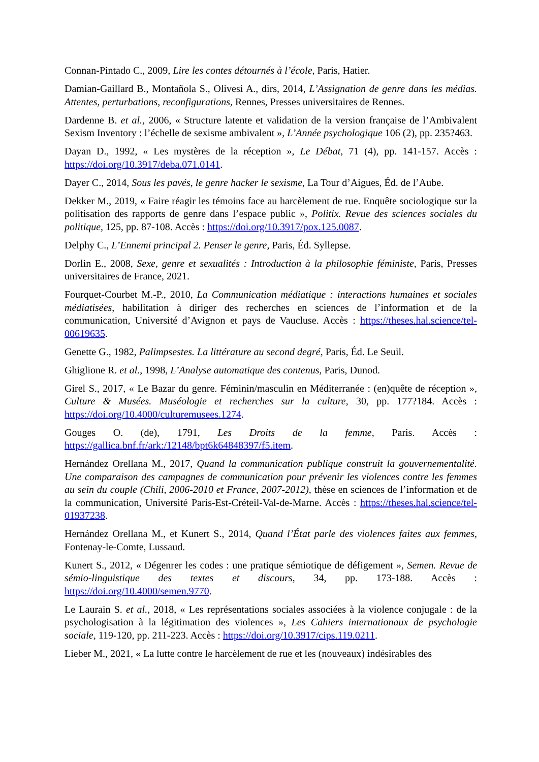Connan-Pintado C., 2009, Lire les contes détournés à l’école, Paris, Hatier.
Damian-Gaillard B., Montañola S., Olivesi A., dirs, 2014, L’Assignation de genre dans les médias. Attentes, perturbations, reconfigurations, Rennes, Presses universitaires de Rennes.
Dardenne B. et al., 2006, « Structure latente et validation de la version française de l’Ambivalent Sexism Inventory : l’échelle de sexisme ambivalent », L’Année psychologique 106 (2), pp. 235?463.
Dayan D., 1992, « Les mystères de la réception », Le Débat, 71 (4), pp. 141-157. Accès : https://doi.org/10.3917/deba.071.0141.
Dayer C., 2014, Sous les pavés, le genre hacker le sexisme, La Tour d’Aigues, Éd. de l’Aube.
Dekker M., 2019, « Faire réagir les témoins face au harcèlement de rue. Enquête sociologique sur la politisation des rapports de genre dans l’espace public », Politix. Revue des sciences sociales du politique, 125, pp. 87-108. Accès : https://doi.org/10.3917/pox.125.0087.
Delphy C., L’Ennemi principal 2. Penser le genre, Paris, Éd. Syllepse.
Dorlin E., 2008, Sexe, genre et sexualités : Introduction à la philosophie féministe, Paris, Presses universitaires de France, 2021.
Fourquet-Courbet M.-P., 2010, La Communication médiatique : interactions humaines et sociales médiatisées, habilitation à diriger des recherches en sciences de l’information et de la communication, Université d’Avignon et pays de Vaucluse. Accès : https://theses.hal.science/tel-00619635.
Genette G., 1982, Palimpsestes. La littérature au second degré, Paris, Éd. Le Seuil.
Ghiglione R. et al., 1998, L’Analyse automatique des contenus, Paris, Dunod.
Girel S., 2017, « Le Bazar du genre. Féminin/masculin en Méditerranée : (en)quête de réception », Culture & Musées. Muséologie et recherches sur la culture, 30, pp. 177?184. Accès : https://doi.org/10.4000/culturemusees.1274.
Gouges O. (de), 1791, Les Droits de la femme, Paris. Accès : https://gallica.bnf.fr/ark:/12148/bpt6k64848397/f5.item.
Hernández Orellana M., 2017, Quand la communication publique construit la gouvernementalité. Une comparaison des campagnes de communication pour prévenir les violences contre les femmes au sein du couple (Chili, 2006-2010 et France, 2007-2012), thèse en sciences de l’information et de la communication, Université Paris-Est-Créteil-Val-de-Marne. Accès : https://theses.hal.science/tel-01937238.
Hernández Orellana M., et Kunert S., 2014, Quand l’État parle des violences faites aux femmes, Fontenay-le-Comte, Lussaud.
Kunert S., 2012, « Dégenrer les codes : une pratique sémiotique de défigement », Semen. Revue de sémio-linguistique des textes et discours, 34, pp. 173-188. Accès : https://doi.org/10.4000/semen.9770.
Le Laurain S. et al., 2018, « Les représentations sociales associées à la violence conjugale : de la psychologisation à la légitimation des violences », Les Cahiers internationaux de psychologie sociale, 119-120, pp. 211-223. Accès : https://doi.org/10.3917/cips.119.0211.
Lieber M., 2021, « La lutte contre le harcèlement de rue et les (nouveaux) indésirables des